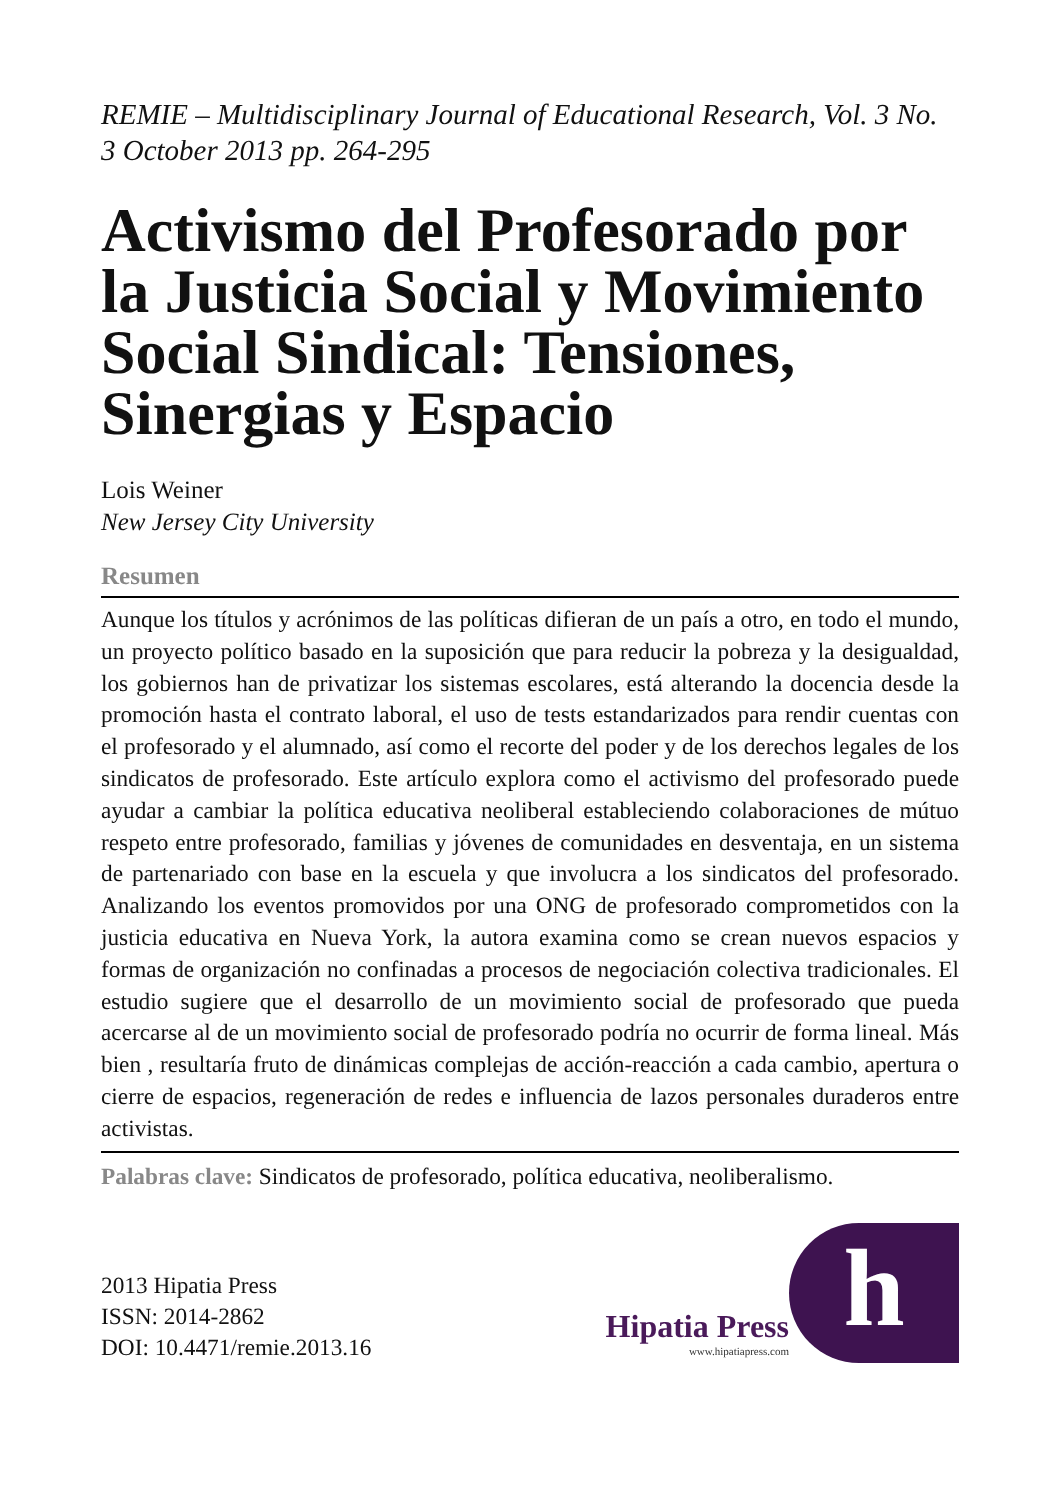REMIE – Multidisciplinary Journal of Educational Research, Vol. 3 No. 3 October 2013 pp. 264-295
Activismo del Profesorado por la Justicia Social y Movimiento Social Sindical: Tensiones, Sinergias y Espacio
Lois Weiner
New Jersey City University
Resumen
Aunque los títulos y acrónimos de las políticas difieran de un país a otro, en todo el mundo, un proyecto político basado en la suposición que para reducir la pobreza y la desigualdad, los gobiernos han de privatizar los sistemas escolares, está alterando la docencia desde la promoción hasta el contrato laboral, el uso de tests estandarizados para rendir cuentas con el profesorado y el alumnado, así como el recorte del poder y de los derechos legales de los sindicatos de profesorado. Este artículo explora como el activismo del profesorado puede ayudar a cambiar la política educativa neoliberal estableciendo colaboraciones de mútuo respeto entre profesorado, familias y jóvenes de comunidades en desventaja, en un sistema de partenariado con base en la escuela y que involucra a los sindicatos del profesorado. Analizando los eventos promovidos por una ONG de profesorado comprometidos con la justicia educativa en Nueva York, la autora examina como se crean nuevos espacios y formas de organización no confinadas a procesos de negociación colectiva tradicionales. El estudio sugiere que el desarrollo de un movimiento social de profesorado que pueda acercarse al de un movimiento social de profesorado podría no ocurrir de forma lineal. Más bien , resultaría fruto de dinámicas complejas de acción-reacción a cada cambio, apertura o cierre de espacios, regeneración de redes e influencia de lazos personales duraderos entre activistas.
Palabras clave: Sindicatos de profesorado, política educativa, neoliberalismo.
2013 Hipatia Press
ISSN: 2014-2862
DOI: 10.4471/remie.2013.16
Hipatia Press
www.hipatiapress.com
h